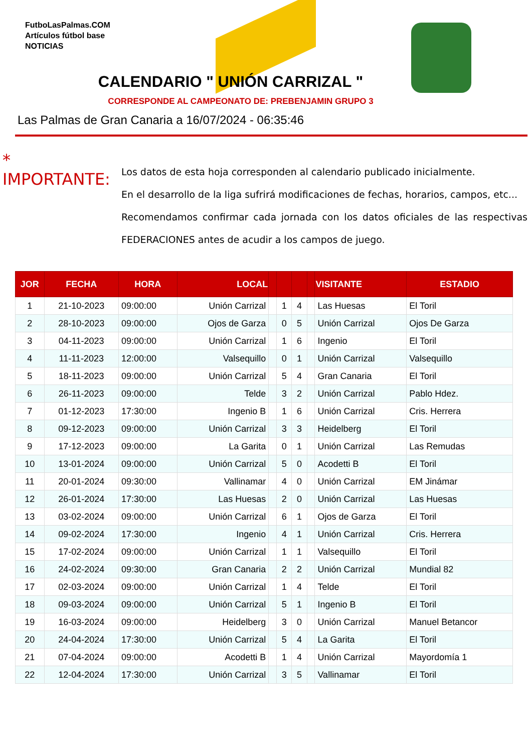FutboLasPalmas.COM
Artículos fútbol base
NOTICIAS
CALENDARIO " UNIÓN CARRIZAL "
CORRESPONDE AL CAMPEONATO DE: PREBENJAMIN GRUPO 3
Las Palmas de Gran Canaria a 16/07/2024 - 06:35:46
* IMPORTANTE:
Los datos de esta hoja corresponden al calendario publicado inicialmente.
En el desarrollo de la liga sufrirá modificaciones de fechas, horarios, campos, etc...
Recomendamos confirmar cada jornada con los datos oficiales de las respectivas FEDERACIONES antes de acudir a los campos de juego.
| JOR | FECHA | HORA | LOCAL | | | | | VISITANTE | ESTADIO |
| --- | --- | --- | --- | --- | --- | --- | --- | --- | --- |
| 1 | 21-10-2023 | 09:00:00 | Unión Carrizal | | 1 | 4 | | Las Huesas | El Toril |
| 2 | 28-10-2023 | 09:00:00 | Ojos de Garza | | 0 | 5 | | Unión Carrizal | Ojos De Garza |
| 3 | 04-11-2023 | 09:00:00 | Unión Carrizal | | 1 | 6 | | Ingenio | El Toril |
| 4 | 11-11-2023 | 12:00:00 | Valsequillo | | 0 | 1 | | Unión Carrizal | Valsequillo |
| 5 | 18-11-2023 | 09:00:00 | Unión Carrizal | | 5 | 4 | | Gran Canaria | El Toril |
| 6 | 26-11-2023 | 09:00:00 | Telde | | 3 | 2 | | Unión Carrizal | Pablo Hdez. |
| 7 | 01-12-2023 | 17:30:00 | Ingenio B | | 1 | 6 | | Unión Carrizal | Cris. Herrera |
| 8 | 09-12-2023 | 09:00:00 | Unión Carrizal | | 3 | 3 | | Heidelberg | El Toril |
| 9 | 17-12-2023 | 09:00:00 | La Garita | | 0 | 1 | | Unión Carrizal | Las Remudas |
| 10 | 13-01-2024 | 09:00:00 | Unión Carrizal | | 5 | 0 | | Acodetti B | El Toril |
| 11 | 20-01-2024 | 09:30:00 | Vallinamar | | 4 | 0 | | Unión Carrizal | EM Jinámar |
| 12 | 26-01-2024 | 17:30:00 | Las Huesas | | 2 | 0 | | Unión Carrizal | Las Huesas |
| 13 | 03-02-2024 | 09:00:00 | Unión Carrizal | | 6 | 1 | | Ojos de Garza | El Toril |
| 14 | 09-02-2024 | 17:30:00 | Ingenio | | 4 | 1 | | Unión Carrizal | Cris. Herrera |
| 15 | 17-02-2024 | 09:00:00 | Unión Carrizal | | 1 | 1 | | Valsequillo | El Toril |
| 16 | 24-02-2024 | 09:30:00 | Gran Canaria | | 2 | 2 | | Unión Carrizal | Mundial 82 |
| 17 | 02-03-2024 | 09:00:00 | Unión Carrizal | | 1 | 4 | | Telde | El Toril |
| 18 | 09-03-2024 | 09:00:00 | Unión Carrizal | | 5 | 1 | | Ingenio B | El Toril |
| 19 | 16-03-2024 | 09:00:00 | Heidelberg | | 3 | 0 | | Unión Carrizal | Manuel Betancor |
| 20 | 24-04-2024 | 17:30:00 | Unión Carrizal | | 5 | 4 | | La Garita | El Toril |
| 21 | 07-04-2024 | 09:00:00 | Acodetti B | | 1 | 4 | | Unión Carrizal | Mayordomía 1 |
| 22 | 12-04-2024 | 17:30:00 | Unión Carrizal | | 3 | 5 | | Vallinamar | El Toril |